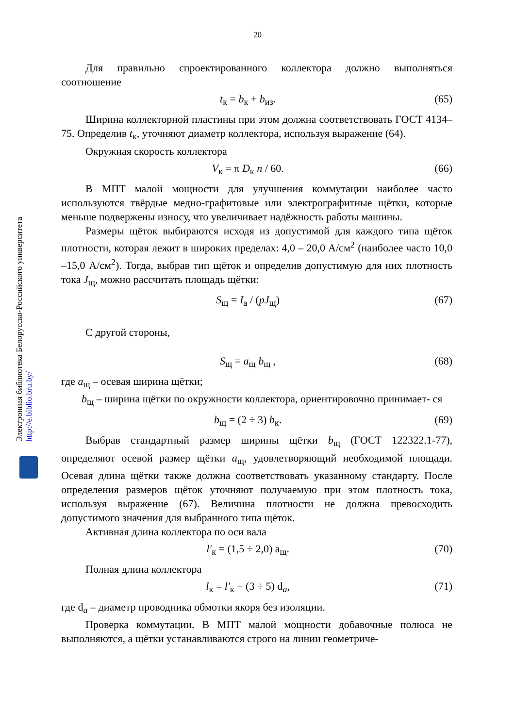20
Электронная библиотека Белорусско-Российского университета http://e.biblio.bru.by/
Для правильно спроектированного коллектора должно выполняться соотношение
t<sub>к</sub> = b<sub>к</sub> + b<sub>из</sub>. (65)
Ширина коллекторной пластины при этом должна соответствовать ГОСТ 4134–75. Определив t<sub>к</sub>, уточняют диаметр коллектора, используя выражение (64).
Окружная скорость коллектора
V<sub>к</sub> = π D<sub>к</sub> n / 60. (66)
В МПТ малой мощности для улучшения коммутации наиболее часто используются твёрдые медно-графитовые или электрографитные щётки, которые меньше подвержены износу, что увеличивает надёжность работы машины.
Размеры щёток выбираются исходя из допустимой для каждого типа щёток плотности, которая лежит в широких пределах: 4,0 – 20,0 А/см<sup>2</sup> (наиболее часто 10,0 –15,0 А/см<sup>2</sup>). Тогда, выбрав тип щёток и определив допустимую для них плотность тока J<sub>щ</sub>, можно рассчитать площадь щётки:
S<sub>щ</sub> = I<sub>а</sub> / (pJ<sub>щ</sub>) (67)
С другой стороны,
S<sub>щ</sub> = a<sub>щ</sub> b<sub>щ</sub> , (68)
где a<sub>щ</sub> – осевая ширина щётки;
b<sub>щ</sub> – ширина щётки по окружности коллектора, ориентировочно принимает- ся
b<sub>щ</sub> = (2 ÷ 3) b<sub>к</sub>. (69)
Выбрав стандартный размер ширины щётки b<sub>щ</sub> (ГОСТ 122322.1-77), определяют осевой размер щётки a<sub>щ</sub>, удовлетворяющий необходимой площади. Осевая длина щётки также должна соответствовать указанному стандарту. После определения размеров щёток уточняют получаемую при этом плотность тока, используя выражение (67). Величина плотности не должна превосходить допустимого значения для выбранного типа щёток.
Активная длина коллектора по оси вала
l′<sub>к</sub> = (1,5 ÷ 2,0) a<sub>щ</sub>. (70)
Полная длина коллектора
l<sub>к</sub> = l′<sub>к</sub> + (3 ÷ 5) d<sub>a</sub>, (71)
где d<sub>a</sub> – диаметр проводника обмотки якоря без изоляции.
Проверка коммутации. В МПТ малой мощности добавочные полюса не выполняются, а щётки устанавливаются строго на линии геометриче-